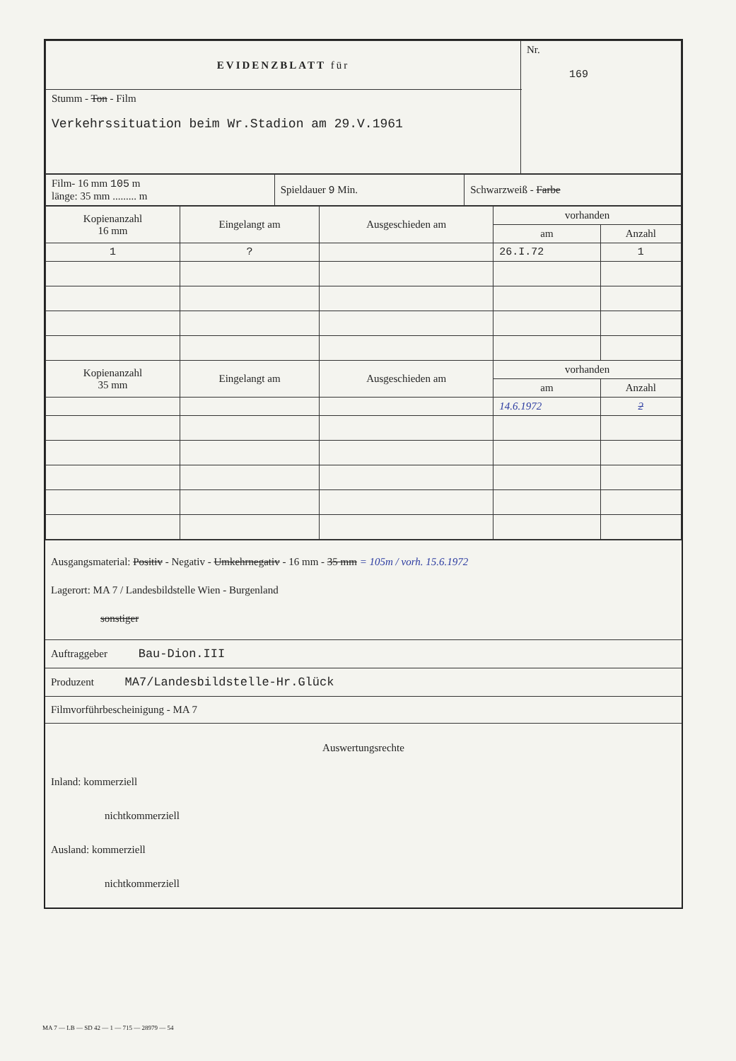| EVIDENZBLATT für | Nr. 169 |
| Stumm - Ton - Film Verkehrssituation beim Wr.Stadion am 29.V.1961 | |
| Film- 16 mm 105 m länge: 35 mm ......... m | Spieldauer 9 Min. | Schwarzweiß - Farbe |
| Kopienanzahl 16 mm | Eingelangt am | Ausgeschieden am | vorhanden | |
| --- | --- | --- | --- | --- |
| | | | am | Anzahl |
| 1 | ? | | 26.I.72 | 1 |
| Kopienanzahl 35 mm | Eingelangt am | Ausgeschieden am | vorhanden | |
| | | | am | Anzahl |
| | | | 14.6.1972 | 2 |
Ausgangsmaterial: Positiv - Negativ - Umkehrnegativ - 16 mm - 35 mm = 105m / vorh. 15.6.1972
Lagerort: MA 7 / Landesbildstelle Wien - Burgenland
sonstiger
Auftraggeber Bau-Dion.III
Produzent MA7/Landesbildstelle-Hr.Glück
Filmvorführbescheinigung - MA 7
Auswertungsrechte
Inland: kommerziell
nichtkommerziell
Ausland: kommerziell
nichtkommerziell
MA 7 — LB — SD 42 — 1 — 715 — 28979 — 54